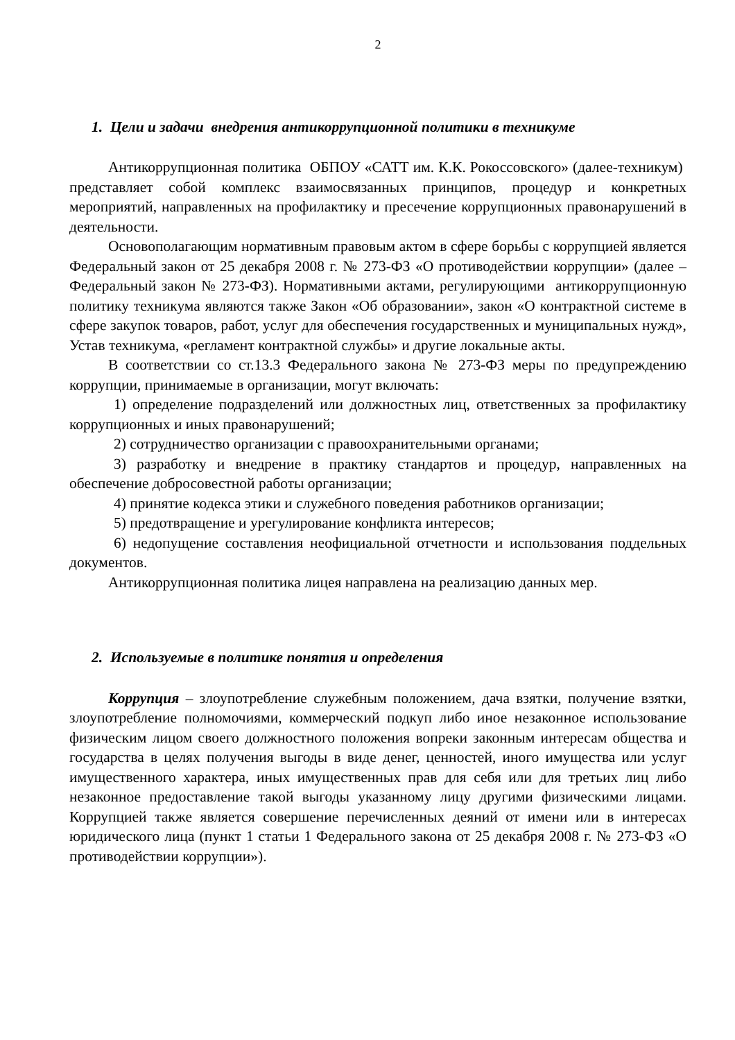2
1. Цели и задачи внедрения антикоррупционной политики в техникуме
Антикоррупционная политика ОБПОУ «САТТ им. К.К. Рокоссовского» (далее-техникум) представляет собой комплекс взаимосвязанных принципов, процедур и конкретных мероприятий, направленных на профилактику и пресечение коррупционных правонарушений в деятельности.
Основополагающим нормативным правовым актом в сфере борьбы с коррупцией является Федеральный закон от 25 декабря 2008 г. № 273-ФЗ «О противодействии коррупции» (далее – Федеральный закон № 273-ФЗ). Нормативными актами, регулирующими антикоррупционную политику техникума являются также Закон «Об образовании», закон «О контрактной системе в сфере закупок товаров, работ, услуг для обеспечения государственных и муниципальных нужд», Устав техникума, «регламент контрактной службы» и другие локальные акты.
В соответствии со ст.13.3 Федерального закона № 273-ФЗ меры по предупреждению коррупции, принимаемые в организации, могут включать:
1) определение подразделений или должностных лиц, ответственных за профилактику коррупционных и иных правонарушений;
2) сотрудничество организации с правоохранительными органами;
3) разработку и внедрение в практику стандартов и процедур, направленных на обеспечение добросовестной работы организации;
4) принятие кодекса этики и служебного поведения работников организации;
5) предотвращение и урегулирование конфликта интересов;
6) недопущение составления неофициальной отчетности и использования поддельных документов.
Антикоррупционная политика лицея направлена на реализацию данных мер.
2. Используемые в политике понятия и определения
Коррупция – злоупотребление служебным положением, дача взятки, получение взятки, злоупотребление полномочиями, коммерческий подкуп либо иное незаконное использование физическим лицом своего должностного положения вопреки законным интересам общества и государства в целях получения выгоды в виде денег, ценностей, иного имущества или услуг имущественного характера, иных имущественных прав для себя или для третьих лиц либо незаконное предоставление такой выгоды указанному лицу другими физическими лицами. Коррупцией также является совершение перечисленных деяний от имени или в интересах юридического лица (пункт 1 статьи 1 Федерального закона от 25 декабря 2008 г. № 273-ФЗ «О противодействии коррупции»).